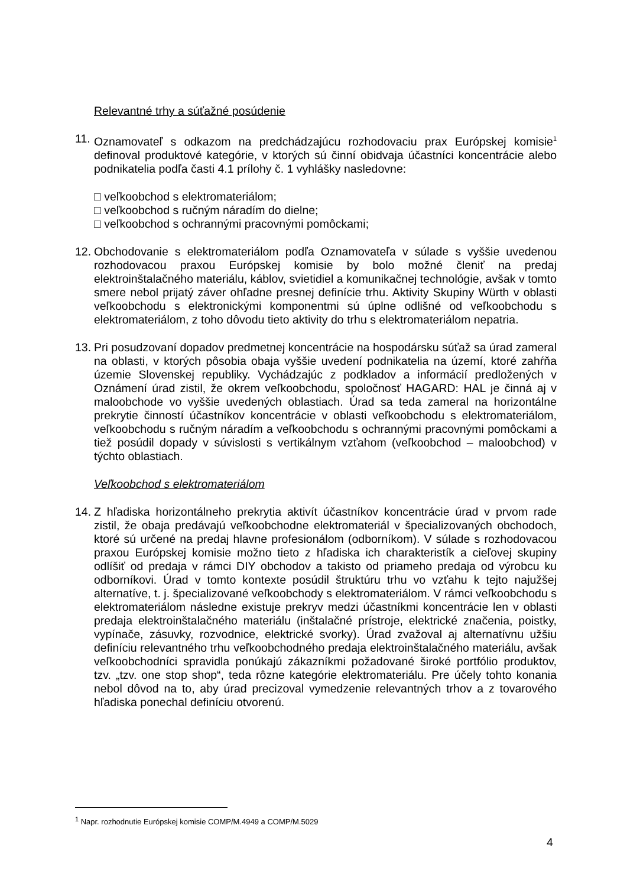Relevantné trhy a súťažné posúdenie
11.
Oznamovateľ s odkazom na predchádzajúcu rozhodovaciu prax Európskej komisie<sup>1</sup> definoval produktové kategórie, v ktorých sú činní obidvaja účastníci koncentrácie alebo podnikatelia podľa časti 4.1 prílohy č. 1 vyhlášky nasledovne:
□ veľkoobchod s elektromateriálom;
□ veľkoobchod s ručným náradím do dielne;
□ veľkoobchod s ochrannými pracovnými pomôckami;
12.
Obchodovanie s elektromateriálom podľa Oznamovateľa v súlade s vyššie uvedenou rozhodovacou praxou Európskej komisie by bolo možné členiť na predaj elektroinštalačného materiálu, káblov, svietidiel a komunikačnej technológie, avšak v tomto smere nebol prijatý záver ohľadne presnej definície trhu. Aktivity Skupiny Würth v oblasti veľkoobchodu s elektronickými komponentmi sú úplne odlišné od veľkoobchodu s elektromateriálom, z toho dôvodu tieto aktivity do trhu s elektromateriálom nepatria.
13.
Pri posudzovaní dopadov predmetnej koncentrácie na hospodársku súťaž sa úrad zameral na oblasti, v ktorých pôsobia obaja vyššie uvedení podnikatelia na území, ktoré zahŕňa územie Slovenskej republiky. Vychádzajúc z podkladov a informácií predložených v Oznámení úrad zistil, že okrem veľkoobchodu, spoločnosť HAGARD: HAL je činná aj v maloobchode vo vyššie uvedených oblastiach. Úrad sa teda zameral na horizontálne prekrytie činností účastníkov koncentrácie v oblasti veľkoobchodu s elektromateriálom, veľkoobchodu s ručným náradím a veľkoobchodu s ochrannými pracovnými pomôckami a tiež posúdil dopady v súvislosti s vertikálnym vzťahom (veľkoobchod – maloobchod) v týchto oblastiach.
Veľkoobchod s elektromateriálom
14.
Z hľadiska horizontálneho prekrytia aktivít účastníkov koncentrácie úrad v prvom rade zistil, že obaja predávajú veľkoobchodne elektromateriál v špecializovaných obchodoch, ktoré sú určené na predaj hlavne profesionálom (odborníkom). V súlade s rozhodovacou praxou Európskej komisie možno tieto z hľadiska ich charakteristík a cieľovej skupiny odlíšiť od predaja v rámci DIY obchodov a takisto od priameho predaja od výrobcu ku odborníkovi. Úrad v tomto kontexte posúdil štruktúru trhu vo vzťahu k tejto najužšej alternatíve, t. j. špecializované veľkoobchody s elektromateriálom. V rámci veľkoobchodu s elektromateriálom následne existuje prekryv medzi účastníkmi koncentrácie len v oblasti predaja elektroinštalačného materiálu (inštalačné prístroje, elektrické značenia, poistky, vypínače, zásuvky, rozvodnice, elektrické svorky). Úrad zvažoval aj alternatívnu užšiu definíciu relevantného trhu veľkoobchodného predaja elektroinštalačného materiálu, avšak veľkoobchodníci spravidla ponúkajú zákazníkmi požadované široké portfólio produktov, tzv. „tzv. one stop shop“, teda rôzne kategórie elektromateriálu. Pre účely tohto konania nebol dôvod na to, aby úrad precizoval vymedzenie relevantných trhov a z tovarového hľadiska ponechal definíciu otvorenú.
<sup>1</sup> Napr. rozhodnutie Európskej komisie COMP/M.4949 a COMP/M.5029
4